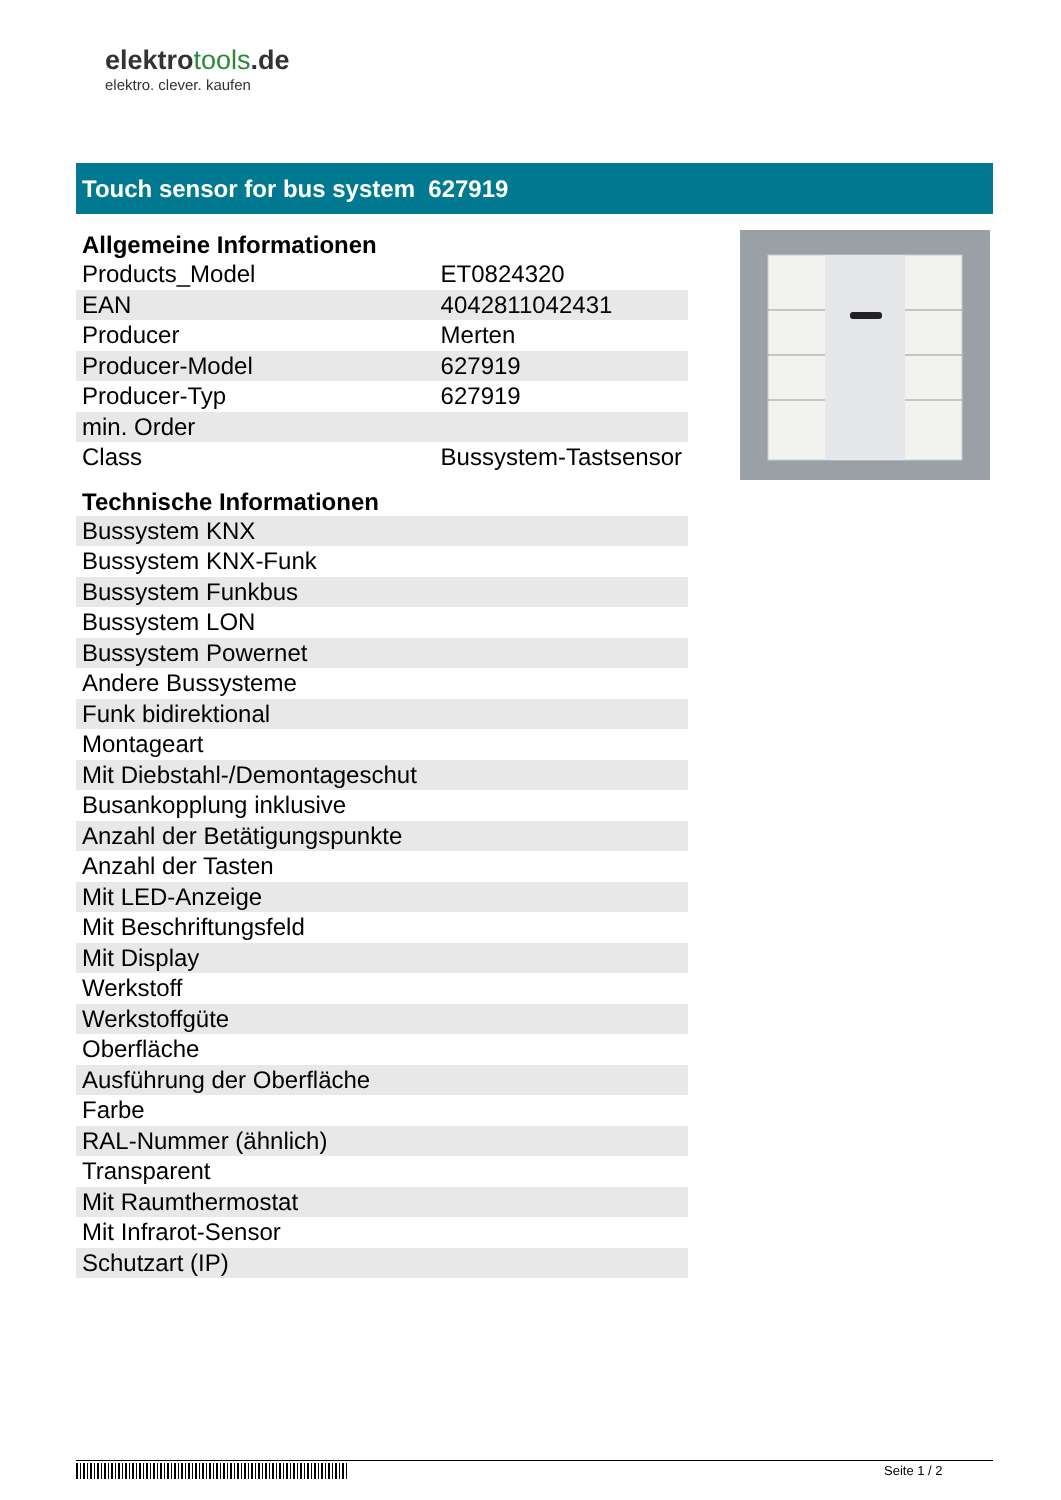elektrotools.de
elektro. clever. kaufen
Touch sensor for bus system 627919
Allgemeine Informationen
| Products_Model | ET0824320 |
| EAN | 4042811042431 |
| Producer | Merten |
| Producer-Model | 627919 |
| Producer-Typ | 627919 |
| min. Order | |
| Class | Bussystem-Tastsensor |
Technische Informationen
| Bussystem KNX |
| Bussystem KNX-Funk |
| Bussystem Funkbus |
| Bussystem LON |
| Bussystem Powernet |
| Andere Bussysteme |
| Funk bidirektional |
| Montageart |
| Mit Diebstahl-/Demontageschut |
| Busankopplung inklusive |
| Anzahl der Betätigungspunkte |
| Anzahl der Tasten |
| Mit LED-Anzeige |
| Mit Beschriftungsfeld |
| Mit Display |
| Werkstoff |
| Werkstoffgüte |
| Oberfläche |
| Ausführung der Oberfläche |
| Farbe |
| RAL-Nummer (ähnlich) |
| Transparent |
| Mit Raumthermostat |
| Mit Infrarot-Sensor |
| Schutzart (IP) |
Seite 1 / 2